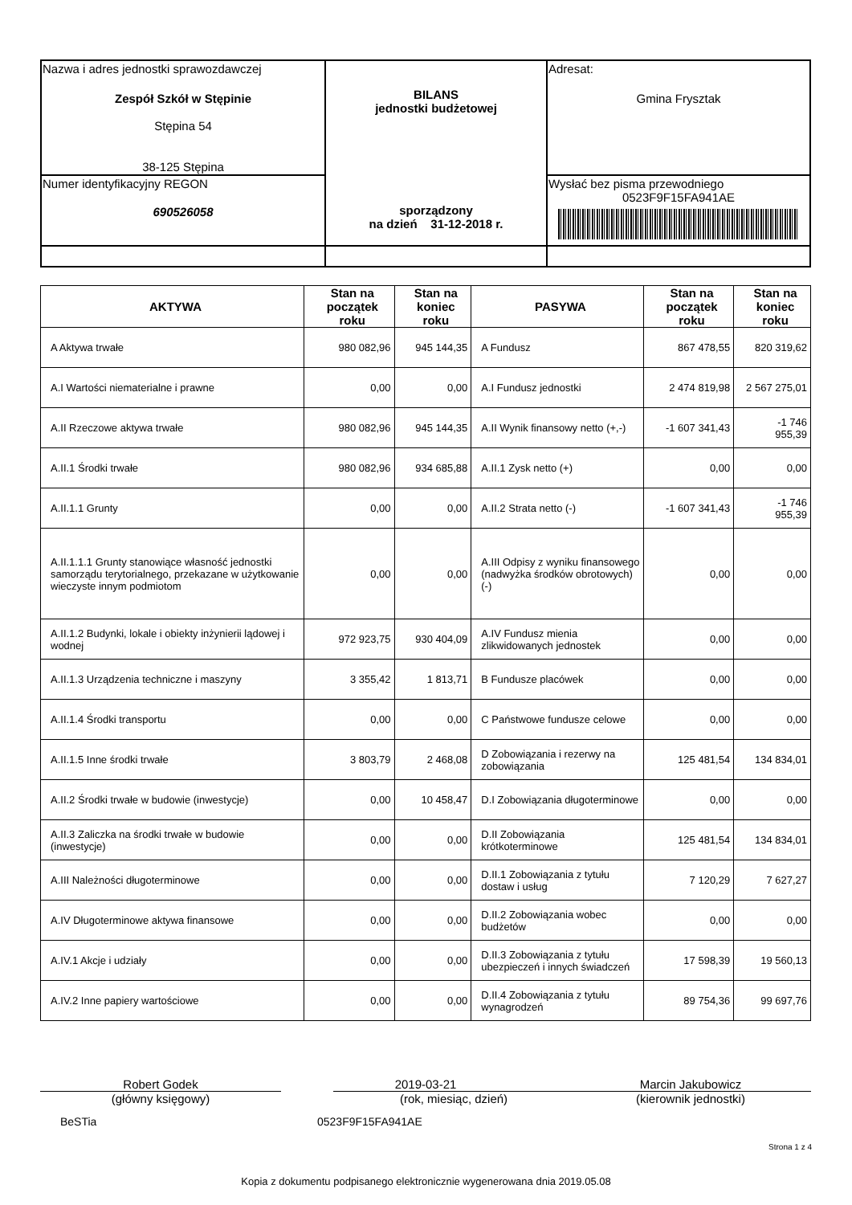| Nazwa i adres jednostki sprawozdawczej Zespół Szkół w Stępinie Stępina 54 38-125 Stępina | BILANS jednostki budżetowej sporządzony na dzień 31-12-2018 r. | Adresat: Gmina Frysztak |
| Numer identyfikacyjny REGON 690526058 | | Wysłać bez pisma przewodniego 0523F9F15FA941AE |
| AKTYWA | Stan na początek roku | Stan na koniec roku | PASYWA | Stan na początek roku | Stan na koniec roku |
| --- | --- | --- | --- | --- | --- |
| A Aktywa trwałe | 980 082,96 | 945 144,35 | A Fundusz | 867 478,55 | 820 319,62 |
| A.I Wartości niematerialne i prawne | 0,00 | 0,00 | A.I Fundusz jednostki | 2 474 819,98 | 2 567 275,01 |
| A.II Rzeczowe aktywa trwałe | 980 082,96 | 945 144,35 | A.II Wynik finansowy netto (+,-) | -1 607 341,43 | -1 746 955,39 |
| A.II.1 Środki trwałe | 980 082,96 | 934 685,88 | A.II.1 Zysk netto (+) | 0,00 | 0,00 |
| A.II.1.1 Grunty | 0,00 | 0,00 | A.II.2 Strata netto (-) | -1 607 341,43 | -1 746 955,39 |
| A.II.1.1.1 Grunty stanowiące własność jednostki samorządu terytorialnego, przekazane w użytkowanie wieczyste innym podmiotom | 0,00 | 0,00 | A.III Odpisy z wyniku finansowego (nadwyżka środków obrotowych) (-) | 0,00 | 0,00 |
| A.II.1.2 Budynki, lokale i obiekty inżynierii lądowej i wodnej | 972 923,75 | 930 404,09 | A.IV Fundusz mienia zlikwidowanych jednostek | 0,00 | 0,00 |
| A.II.1.3 Urządzenia techniczne i maszyny | 3 355,42 | 1 813,71 | B Fundusze placówek | 0,00 | 0,00 |
| A.II.1.4 Środki transportu | 0,00 | 0,00 | C Państwowe fundusze celowe | 0,00 | 0,00 |
| A.II.1.5 Inne środki trwałe | 3 803,79 | 2 468,08 | D Zobowiązania i rezerwy na zobowiązania | 125 481,54 | 134 834,01 |
| A.II.2 Środki trwałe w budowie (inwestycje) | 0,00 | 10 458,47 | D.I Zobowiązania długoterminowe | 0,00 | 0,00 |
| A.II.3 Zaliczka na środki trwałe w budowie (inwestycje) | 0,00 | 0,00 | D.II Zobowiązania krótkoterminowe | 125 481,54 | 134 834,01 |
| A.III Należności długoterminowe | 0,00 | 0,00 | D.II.1 Zobowiązania z tytułu dostaw i usług | 7 120,29 | 7 627,27 |
| A.IV Długoterminowe aktywa finansowe | 0,00 | 0,00 | D.II.2 Zobowiązania wobec budżetów | 0,00 | 0,00 |
| A.IV.1 Akcje i udziały | 0,00 | 0,00 | D.II.3 Zobowiązania z tytułu ubezpieczeń i innych świadczeń | 17 598,39 | 19 560,13 |
| A.IV.2 Inne papiery wartościowe | 0,00 | 0,00 | D.II.4 Zobowiązania z tytułu wynagrodzeń | 89 754,36 | 99 697,76 |
Robert Godek
(główny księgowy)
2019-03-21
(rok, miesiąc, dzień)
Marcin Jakubowicz
(kierownik jednostki)
BeSTia 0523F9F15FA941AE
Strona 1 z 4
Kopia z dokumentu podpisanego elektronicznie wygenerowana dnia 2019.05.08